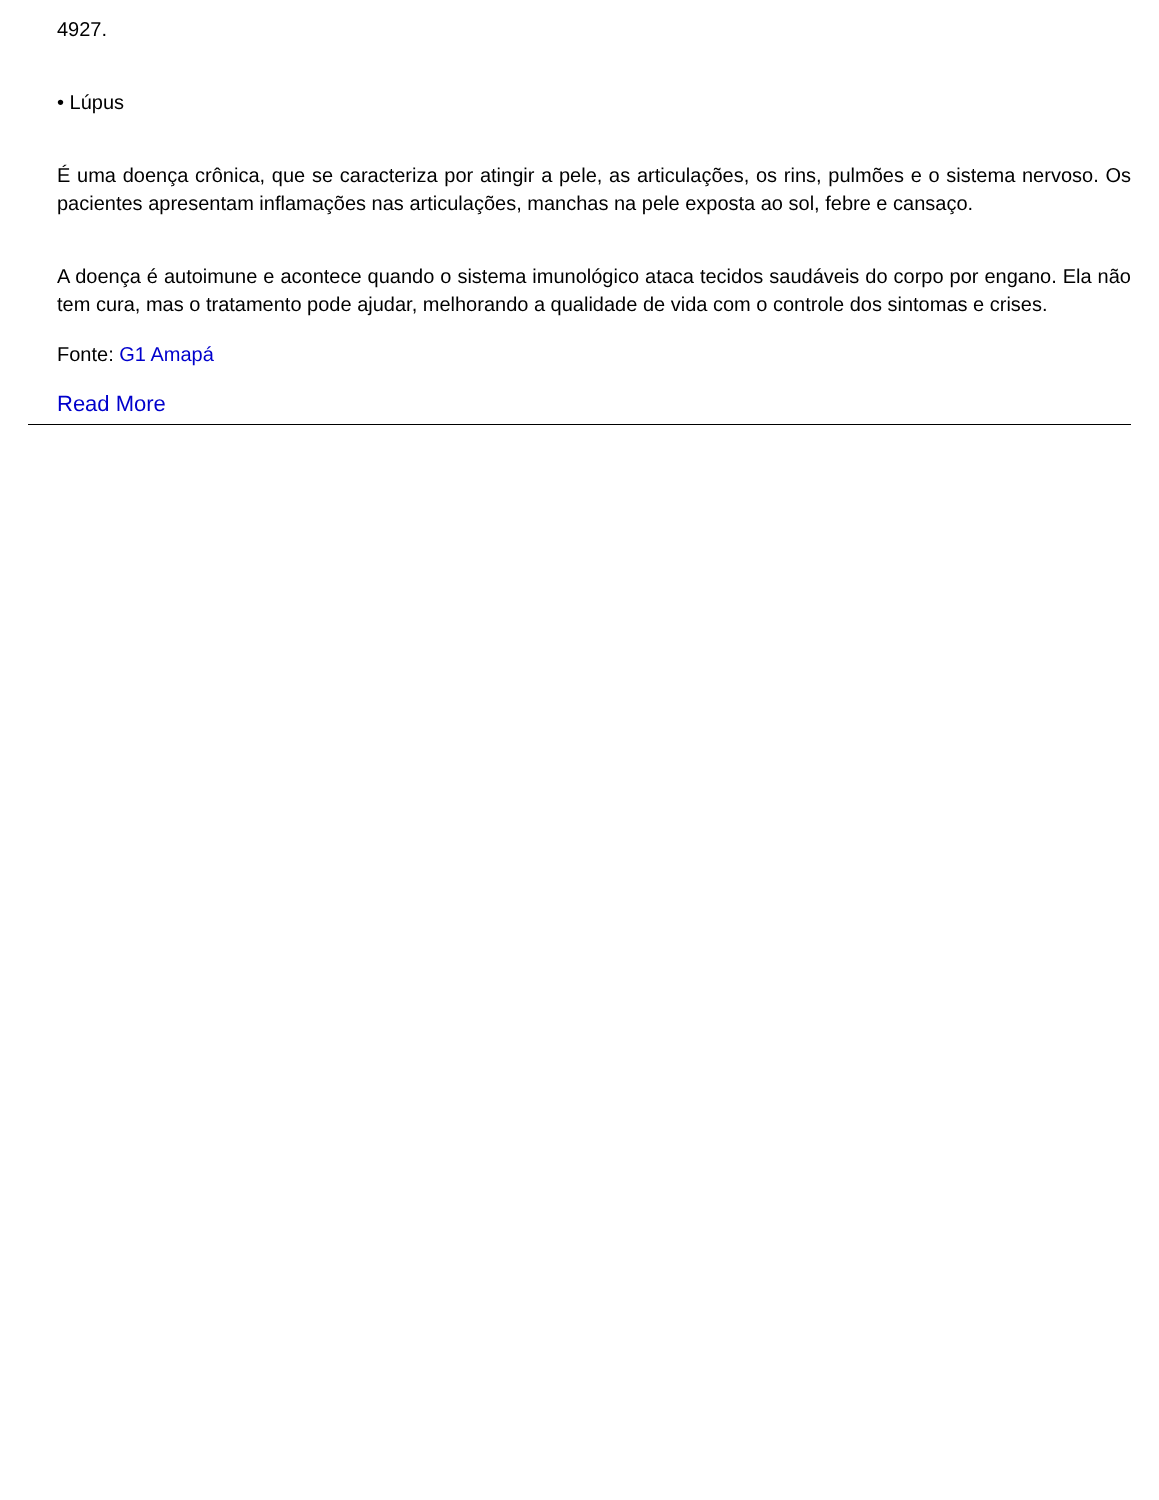4927.
• Lúpus
É uma doença crônica, que se caracteriza por atingir a pele, as articulações, os rins, pulmões e o sistema nervoso. Os pacientes apresentam inflamações nas articulações, manchas na pele exposta ao sol, febre e cansaço.
A doença é autoimune e acontece quando o sistema imunológico ataca tecidos saudáveis do corpo por engano. Ela não tem cura, mas o tratamento pode ajudar, melhorando a qualidade de vida com o controle dos sintomas e crises.
Fonte: G1 Amapá
Read More